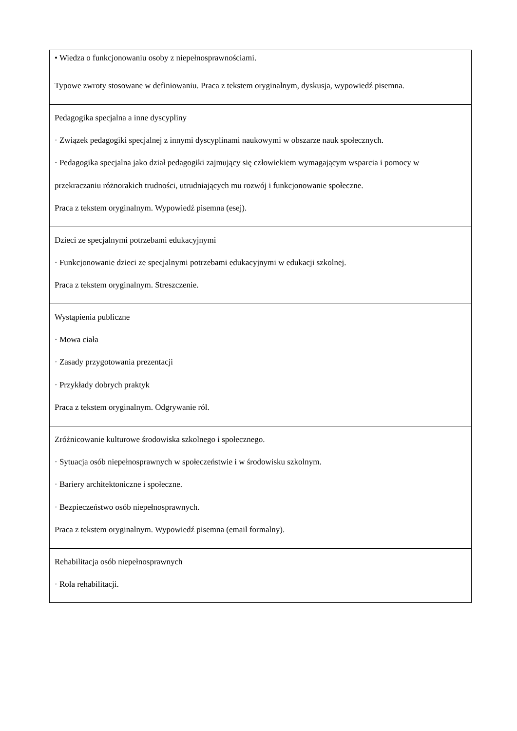| • Wiedza o funkcjonowaniu osoby z niepełnosprawnościami. Typowe zwroty stosowane w definiowaniu. Praca z tekstem oryginalnym, dyskusja, wypowiedź pisemna. |
| Pedagogika specjalna a inne dyscypliny · Związek pedagogiki specjalnej z innymi dyscyplinami naukowymi w obszarze nauk społecznych. · Pedagogika specjalna jako dział pedagogiki zajmujący się człowiekiem wymagającym wsparcia i pomocy w przekraczaniu różnorakich trudności, utrudniających mu rozwój i funkcjonowanie społeczne. Praca z tekstem oryginalnym. Wypowiedź pisemna (esej). |
| Dzieci ze specjalnymi potrzebami edukacyjnymi · Funkcjonowanie dzieci ze specjalnymi potrzebami edukacyjnymi w edukacji szkolnej. Praca z tekstem oryginalnym. Streszczenie. |
| Wystąpienia publiczne · Mowa ciała · Zasady przygotowania prezentacji · Przykłady dobrych praktyk Praca z tekstem oryginalnym. Odgrywanie ról. |
| Zróżnicowanie kulturowe środowiska szkolnego i społecznego. · Sytuacja osób niepełnosprawnych w społeczeństwie i w środowisku szkolnym. · Bariery architektoniczne i społeczne. · Bezpieczeństwo osób niepełnosprawnych. Praca z tekstem oryginalnym. Wypowiedź pisemna (email formalny). |
| Rehabilitacja osób niepełnosprawnych · Rola rehabilitacji. |